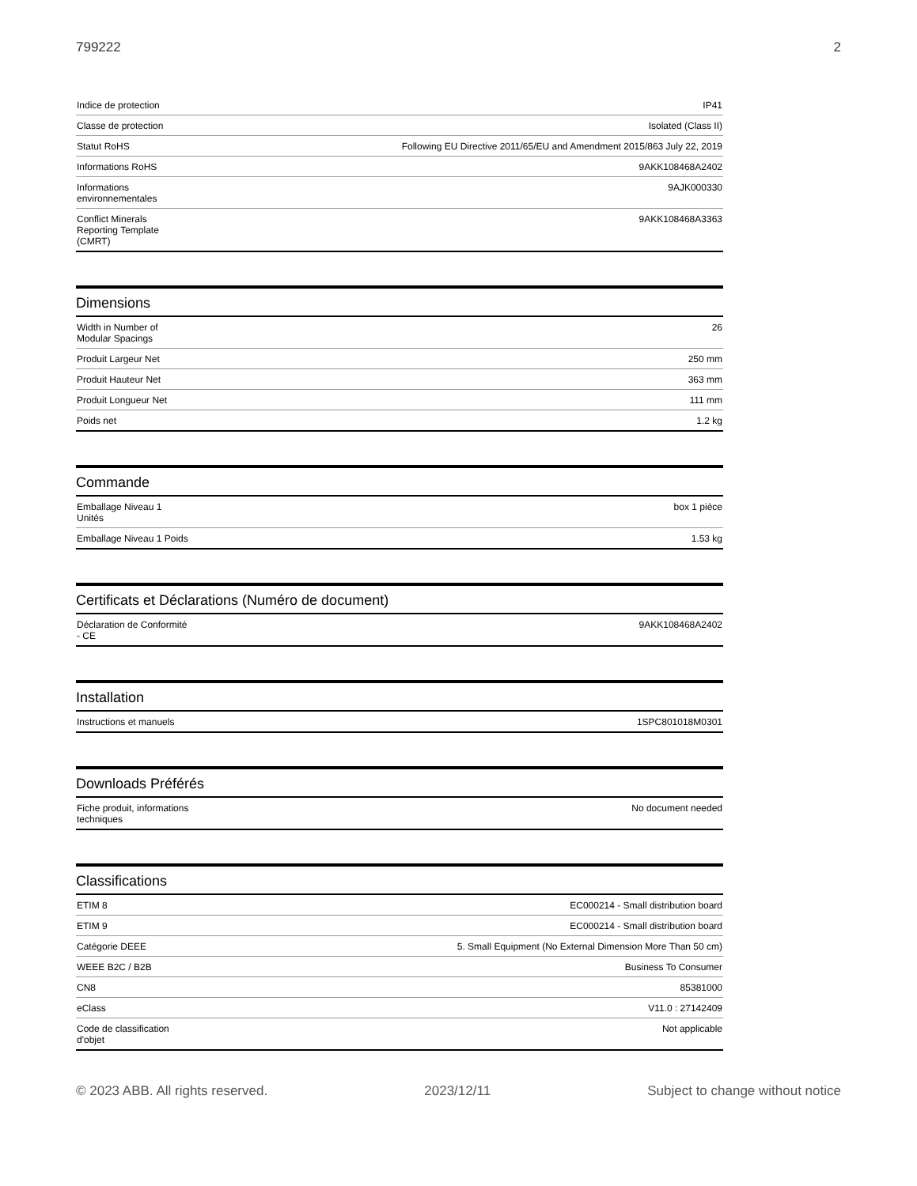799222 2
| Indice de protection | IP41 |
| Classe de protection | Isolated (Class II) |
| Statut RoHS | Following EU Directive 2011/65/EU and Amendment 2015/863 July 22, 2019 |
| Informations RoHS | 9AKK108468A2402 |
| Informations environnementales | 9AJK000330 |
| Conflict Minerals Reporting Template (CMRT) | 9AKK108468A3363 |
Dimensions
| Width in Number of Modular Spacings | 26 |
| Produit Largeur Net | 250 mm |
| Produit Hauteur Net | 363 mm |
| Produit Longueur Net | 111 mm |
| Poids net | 1.2 kg |
Commande
| Emballage Niveau 1 Unités | box 1 pièce |
| Emballage Niveau 1 Poids | 1.53 kg |
Certificats et Déclarations (Numéro de document)
| Déclaration de Conformité - CE | 9AKK108468A2402 |
Installation
| Instructions et manuels | 1SPC801018M0301 |
Downloads Préférés
| Fiche produit, informations techniques | No document needed |
Classifications
| ETIM 8 | EC000214 - Small distribution board |
| ETIM 9 | EC000214 - Small distribution board |
| Catégorie DEEE | 5. Small Equipment (No External Dimension More Than 50 cm) |
| WEEE B2C / B2B | Business To Consumer |
| CN8 | 85381000 |
| eClass | V11.0 : 27142409 |
| Code de classification d'objet | Not applicable |
© 2023 ABB. All rights reserved. 2023/12/11 Subject to change without notice